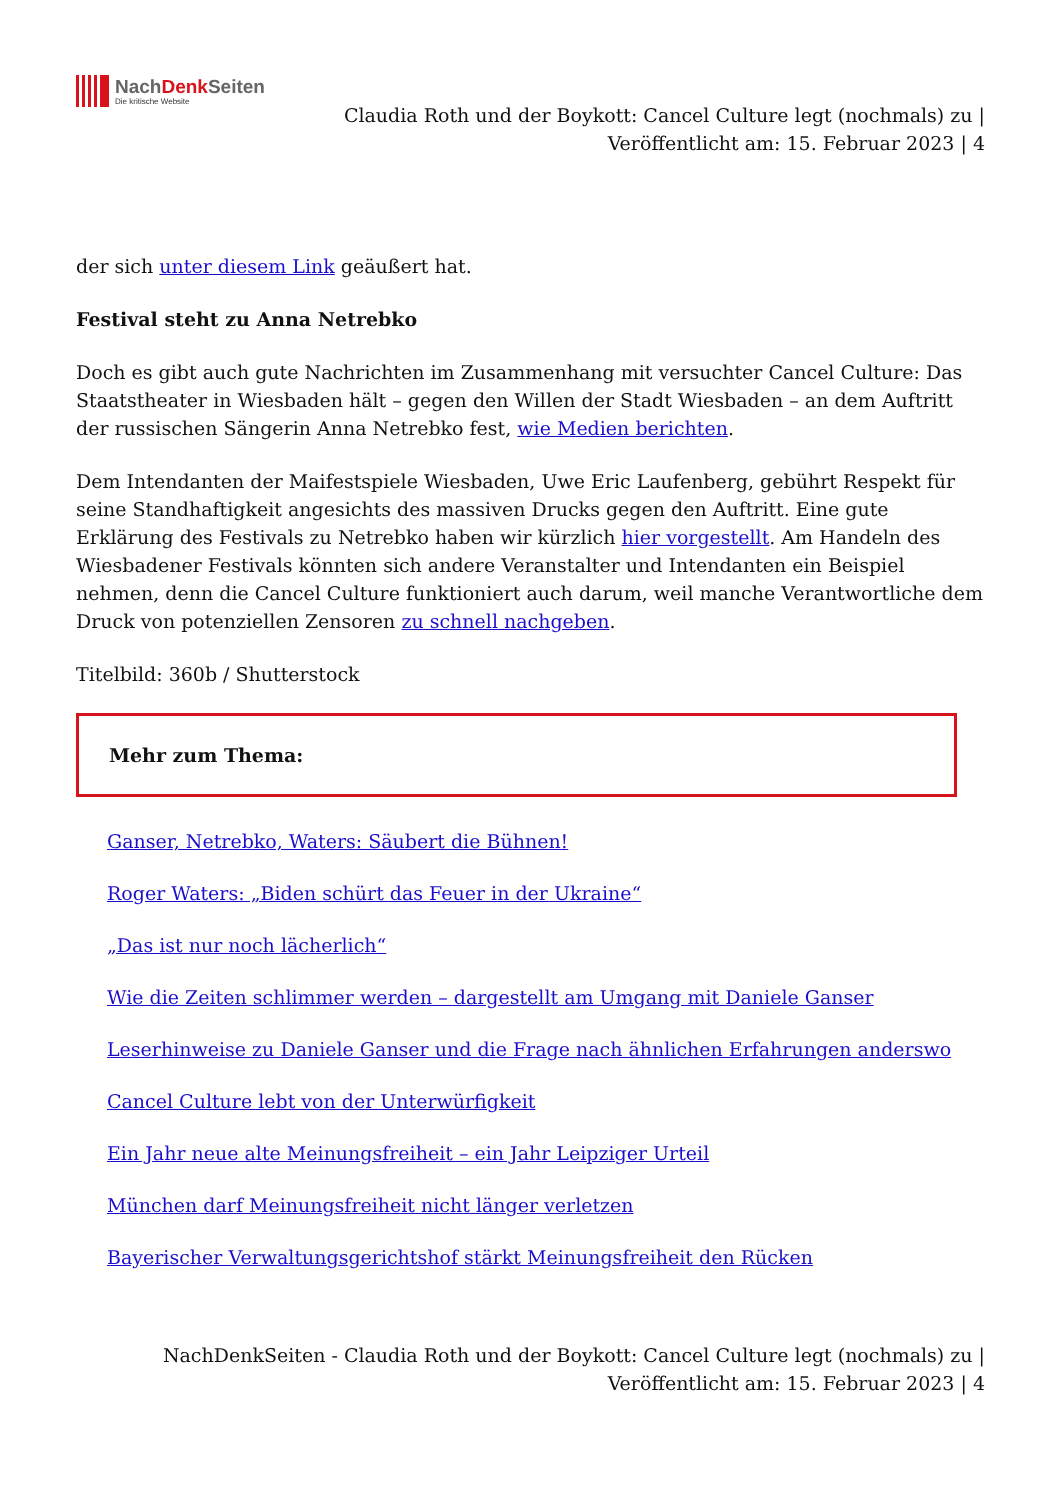NachDenk Seiten
Die kritische Website
Claudia Roth und der Boykott: Cancel Culture legt (nochmals) zu |
Veröffentlicht am: 15. Februar 2023 | 4
der sich unter diesem Link geäußert hat.
Festival steht zu Anna Netrebko
Doch es gibt auch gute Nachrichten im Zusammenhang mit versuchter Cancel Culture: Das Staatstheater in Wiesbaden hält – gegen den Willen der Stadt Wiesbaden – an dem Auftritt der russischen Sängerin Anna Netrebko fest, wie Medien berichten.
Dem Intendanten der Maifestspiele Wiesbaden, Uwe Eric Laufenberg, gebührt Respekt für seine Standhaftigkeit angesichts des massiven Drucks gegen den Auftritt. Eine gute Erklärung des Festivals zu Netrebko haben wir kürzlich hier vorgestellt. Am Handeln des Wiesbadener Festivals könnten sich andere Veranstalter und Intendanten ein Beispiel nehmen, denn die Cancel Culture funktioniert auch darum, weil manche Verantwortliche dem Druck von potenziellen Zensoren zu schnell nachgeben.
Titelbild: 360b / Shutterstock
Mehr zum Thema:
Ganser, Netrebko, Waters: Säubert die Bühnen!
Roger Waters: „Biden schürt das Feuer in der Ukraine“
„Das ist nur noch lächerlich“
Wie die Zeiten schlimmer werden – dargestellt am Umgang mit Daniele Ganser
Leserhinweise zu Daniele Ganser und die Frage nach ähnlichen Erfahrungen anderswo
Cancel Culture lebt von der Unterwürfigkeit
Ein Jahr neue alte Meinungsfreiheit – ein Jahr Leipziger Urteil
München darf Meinungsfreiheit nicht länger verletzen
Bayerischer Verwaltungsgerichtshof stärkt Meinungsfreiheit den Rücken
NachDenkSeiten - Claudia Roth und der Boykott: Cancel Culture legt (nochmals) zu |
Veröffentlicht am: 15. Februar 2023 | 4